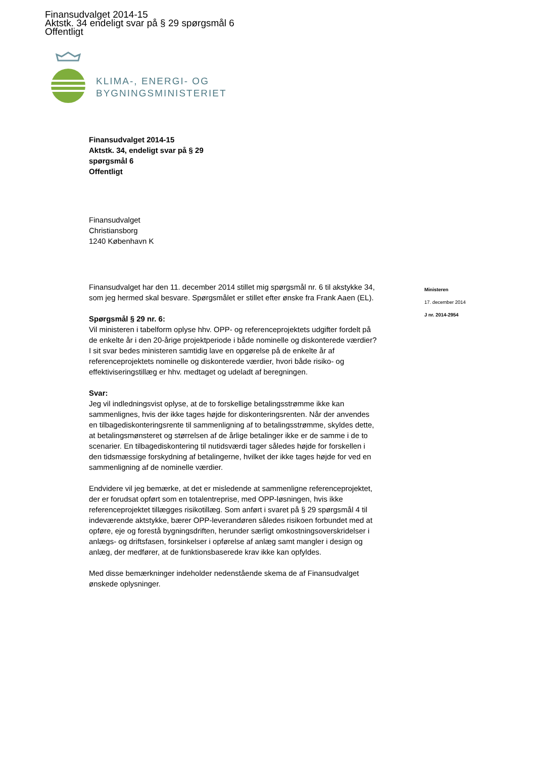Finansudvalget 2014-15
Aktstk. 34 endeligt svar på § 29 spørgsmål 6
Offentligt
KLIMA-, ENERGI- OG
BYGNINGSMINISTERIET
Finansudvalget 2014-15
Aktstk. 34, endeligt svar på § 29
spørgsmål 6
Offentligt
Finansudvalget
Christiansborg
1240 København K
Finansudvalget har den 11. december 2014 stillet mig spørgsmål nr. 6 til akstykke 34, som jeg hermed skal besvare. Spørgsmålet er stillet efter ønske fra Frank Aaen (EL).
Spørgsmål § 29 nr. 6:
Vil ministeren i tabelform oplyse hhv. OPP- og referenceprojektets udgifter fordelt på de enkelte år i den 20-årige projektperiode i både nominelle og diskonterede værdier? I sit svar bedes ministeren samtidig lave en opgørelse på de enkelte år af referenceprojektets nominelle og diskonterede værdier, hvori både risiko- og effektiviseringstillæg er hhv. medtaget og udeladt af beregningen.
Svar:
Jeg vil indledningsvist oplyse, at de to forskellige betalingsstrømme ikke kan sammenlignes, hvis der ikke tages højde for diskonteringsrenten. Når der anvendes en tilbagediskonteringsrente til sammenligning af to betalingsstrømme, skyldes dette, at betalingsmønsteret og størrelsen af de årlige betalinger ikke er de samme i de to scenarier. En tilbagediskontering til nutidsværdi tager således højde for forskellen i den tidsmæssige forskydning af betalingerne, hvilket der ikke tages højde for ved en sammenligning af de nominelle værdier.
Endvidere vil jeg bemærke, at det er misledende at sammenligne referenceprojektet, der er forudsat opført som en totalentreprise, med OPP-løsningen, hvis ikke referenceprojektet tillægges risikotillæg. Som anført i svaret på § 29 spørgsmål 4 til indeværende aktstykke, bærer OPP-leverandøren således risikoen forbundet med at opføre, eje og forestå bygningsdriften, herunder særligt omkostningsoverskridelser i anlægs- og driftsfasen, forsinkelser i opførelse af anlæg samt mangler i design og anlæg, der medfører, at de funktionsbaserede krav ikke kan opfyldes.
Med disse bemærkninger indeholder nedenstående skema de af Finansudvalget ønskede oplysninger.
Ministeren
17. december 2014
J nr. 2014-2954